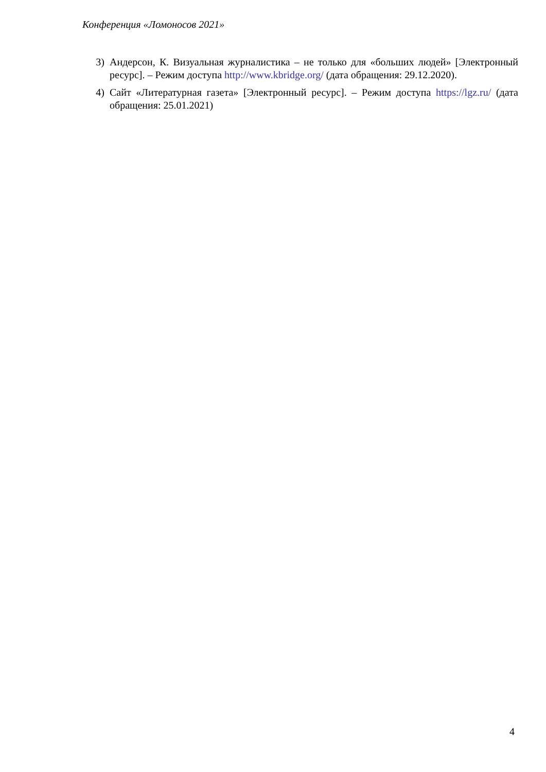Конференция «Ломоносов 2021»
3) Андерсон, К. Визуальная журналистика – не только для «больших людей» [Электронный ресурс]. – Режим доступа http://www.kbridge.org/ (дата обращения: 29.12.2020).
4) Сайт «Литературная газета» [Электронный ресурс]. – Режим доступа https://lgz.ru/ (дата обращения: 25.01.2021)
4